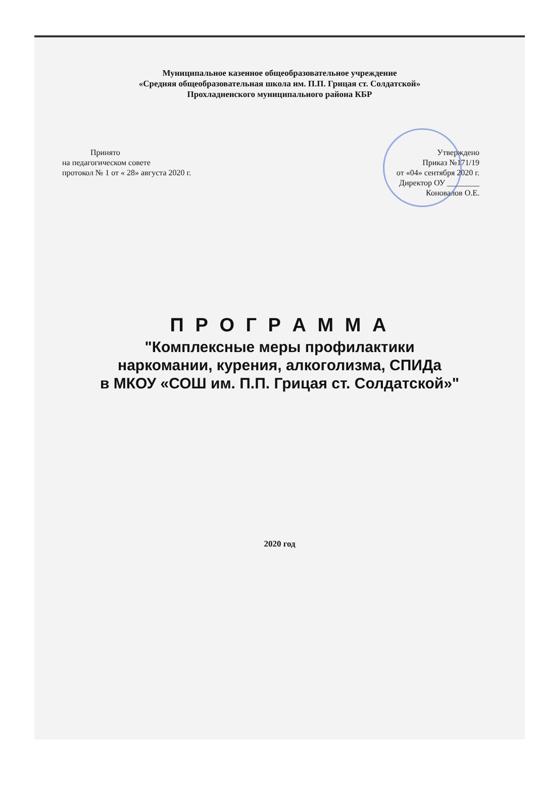Муниципальное казенное общеобразовательное учреждение
«Средняя общеобразовательная школа им. П.П. Грицая ст. Солдатской»
Прохладненского муниципального района КБР
Принято
на педагогическом совете
протокол № 1 от « 28» августа 2020 г.
Утверждено
Приказ №171/19
от «04» сентября 2020 г.
Директор ОУ ________
Коновалов О.Е.
П Р О Г Р А М М А
"Комплексные меры профилактики
наркомании, курения, алкоголизма, СПИДа
в МКОУ «СОШ им. П.П. Грицая ст. Солдатской»"
2020 год